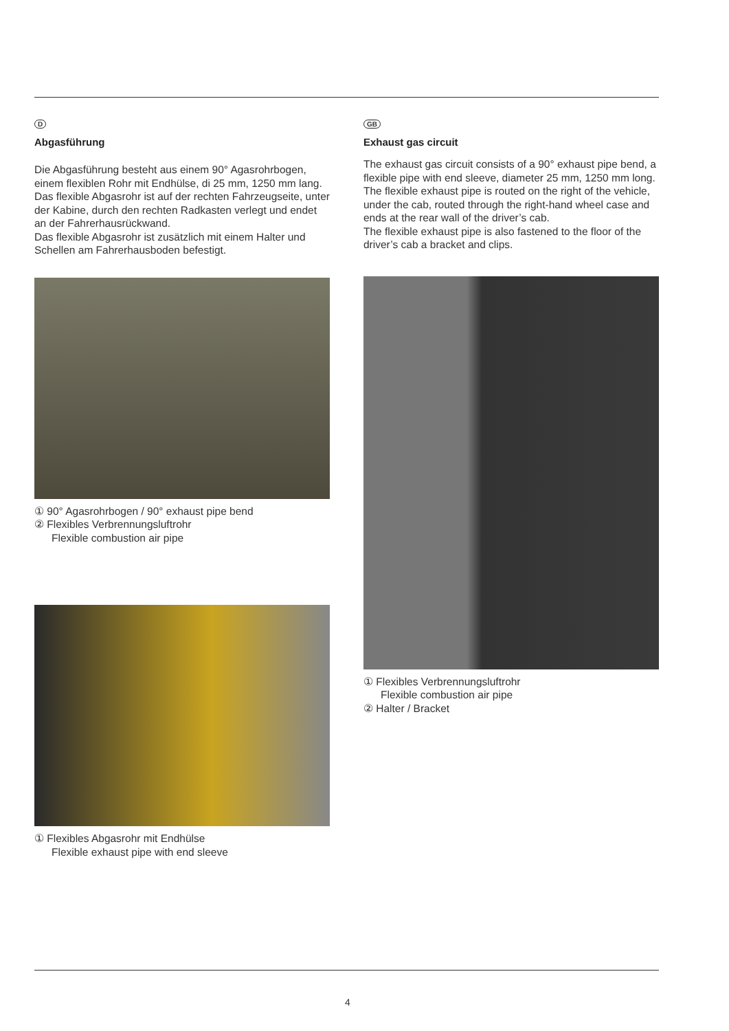D
Abgasführung
Die Abgasführung besteht aus einem 90° Agasrohrbogen, einem flexiblen Rohr mit Endhülse, di 25 mm, 1250 mm lang.
Das flexible Abgasrohr ist auf der rechten Fahrzeugseite, unter der Kabine, durch den rechten Radkasten verlegt und endet an der Fahrerhausrückwand.
Das flexible Abgasrohr ist zusätzlich mit einem Halter und Schellen am Fahrerhausboden befestigt.
① 90° Agasrohrbogen / 90° exhaust pipe bend
② Flexibles Verbrennungsluftrohr
Flexible combustion air pipe
① Flexibles Abgasrohr mit Endhülse
Flexible exhaust pipe with end sleeve
GB
Exhaust gas circuit
The exhaust gas circuit consists of a 90° exhaust pipe bend, a flexible pipe with end sleeve, diameter 25 mm, 1250 mm long.
The flexible exhaust pipe is routed on the right of the vehicle, under the cab, routed through the right-hand wheel case and ends at the rear wall of the driver’s cab.
The flexible exhaust pipe is also fastened to the floor of the driver’s cab a bracket and clips.
① Flexibles Verbrennungsluftrohr
Flexible combustion air pipe
② Halter / Bracket
4